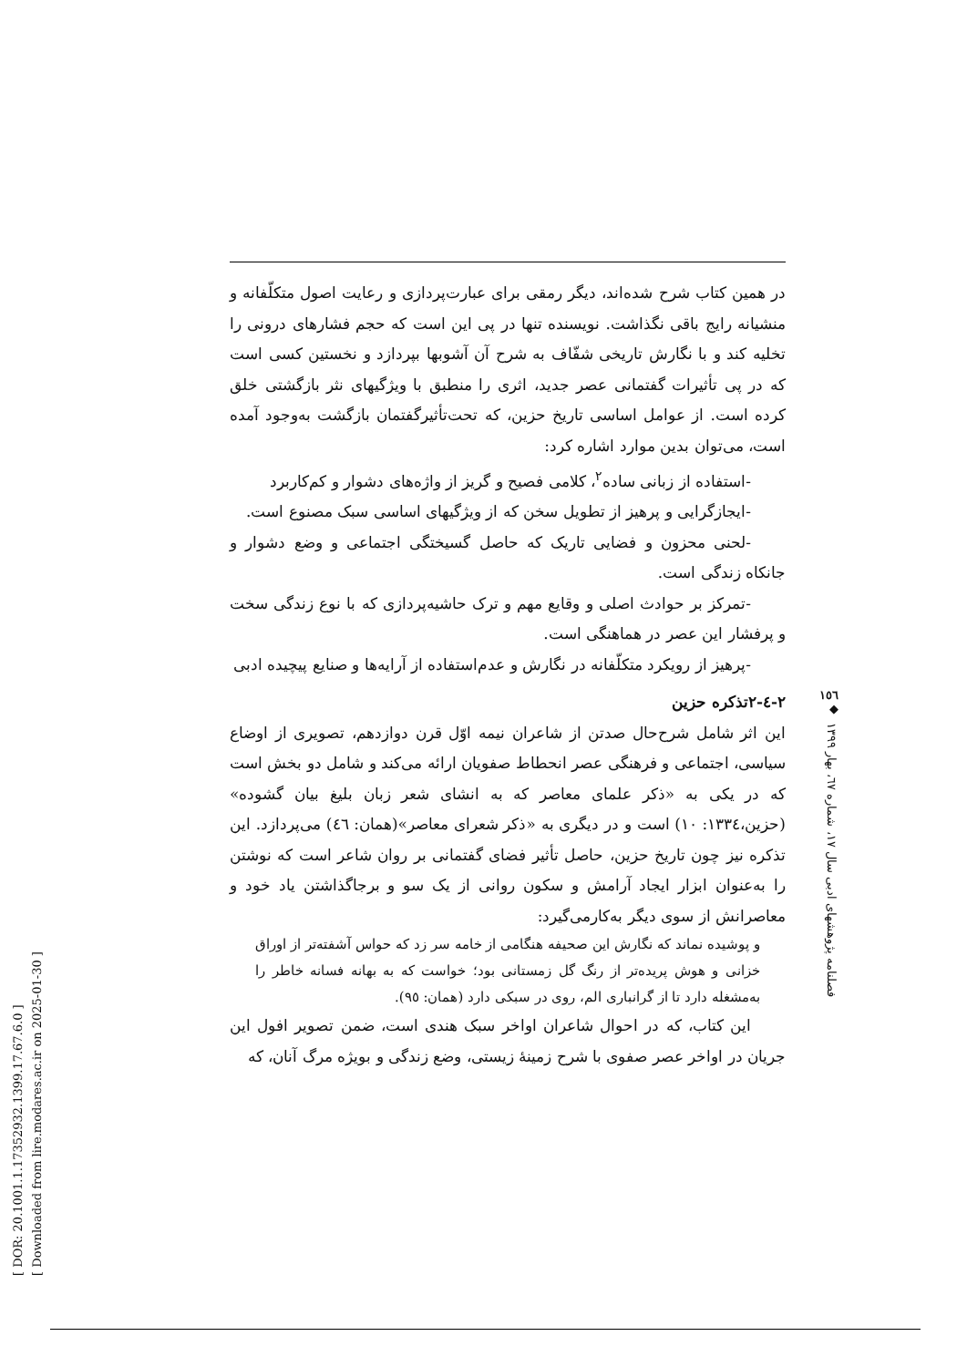[ DOR: 20.1001.1.17352932.1399.17.67.6.0 ]
[ Downloaded from lire.modares.ac.ir on 2025-01-30 ]
در همین کتاب شرح شده‌اند، دیگر رمقی برای عبارت‌پردازی و رعایت اصول متکلّفانه و منشیانه رایج باقی نگذاشت. نویسنده تنها در پی این است که حجم فشارهای درونی را تخلیه کند و با نگارش تاریخی شفّاف به شرح آن آشوبها بپردازد و نخستین کسی است که در پی تأثیرات گفتمانی عصر جدید، اثری را منطبق با ویژگیهای نثر بازگشتی خلق کرده است. از عوامل اساسی تاریخ حزین، که تحت‌تأثیرگفتمان بازگشت به‌وجود آمده است، می‌توان بدین موارد اشاره کرد:
-استفاده از زبانی ساده<sup>٢</sup>، کلامی فصیح و گریز از واژه‌های دشوار و کم‌کاربرد
-ایجازگرایی و پرهیز از تطویل سخن که از ویژگیهای اساسی سبک مصنوع است.
-لحنی محزون و فضایی تاریک که حاصل گسیختگی اجتماعی و وضع دشوار و جانکاه زندگی است.
-تمرکز بر حوادث اصلی و وقایع مهم و ترک حاشیه‌پردازی که با نوع زندگی سخت و پرفشار این عصر در هماهنگی است.
-پرهیز از رویکرد متکلّفانه در نگارش و عدم‌استفاده از آرایه‌ها و صنایع پیچیده ادبی
٢-٤-٢تذکره حزین
این اثر شامل شرح‌حال صدتن از شاعران نیمه اوّل قرن دوازدهم، تصویری از اوضاع سیاسی، اجتماعی و فرهنگی عصر انحطاط صفویان ارائه می‌کند و شامل دو بخش است که در یکی به «ذکر علمای معاصر که به انشای شعر زبان بلیغ بیان گشوده» (حزین،١٣٣٤: ١٠) است و در دیگری به «ذکر شعرای معاصر»(همان: ٤٦) می‌پردازد. این تذکره نیز چون تاریخ حزین، حاصل تأثیر فضای گفتمانی بر روان شاعر است که نوشتن را به‌عنوان ابزار ایجاد آرامش و سکون روانی از یک سو و برجاگذاشتن یاد خود و معاصرانش از سوی دیگر به‌کارمی‌گیرد:
و پوشیده نماند که نگارش این صحیفه هنگامی از خامه سر زد که حواس آشفته‌تر از اوراق خزانی و هوش پریده‌تر از رنگ گل زمستانی بود؛ خواست که به بهانه فسانه خاطر را به‌مشغله دارد تا از گرانباری الم، روی در سبکی دارد (همان: ٩٥).
این کتاب، که در احوال شاعران اواخر سبک هندی است، ضمن تصویر افول این جریان در اواخر عصر صفوی با شرح زمینهٔ زیستی، وضع زندگی و بویژه مرگ آنان، که
١٥٦
◆
فصلنامه پژوهشهای ادبی سال ١٧، شماره ٦٧، بهار ١٣٩٩